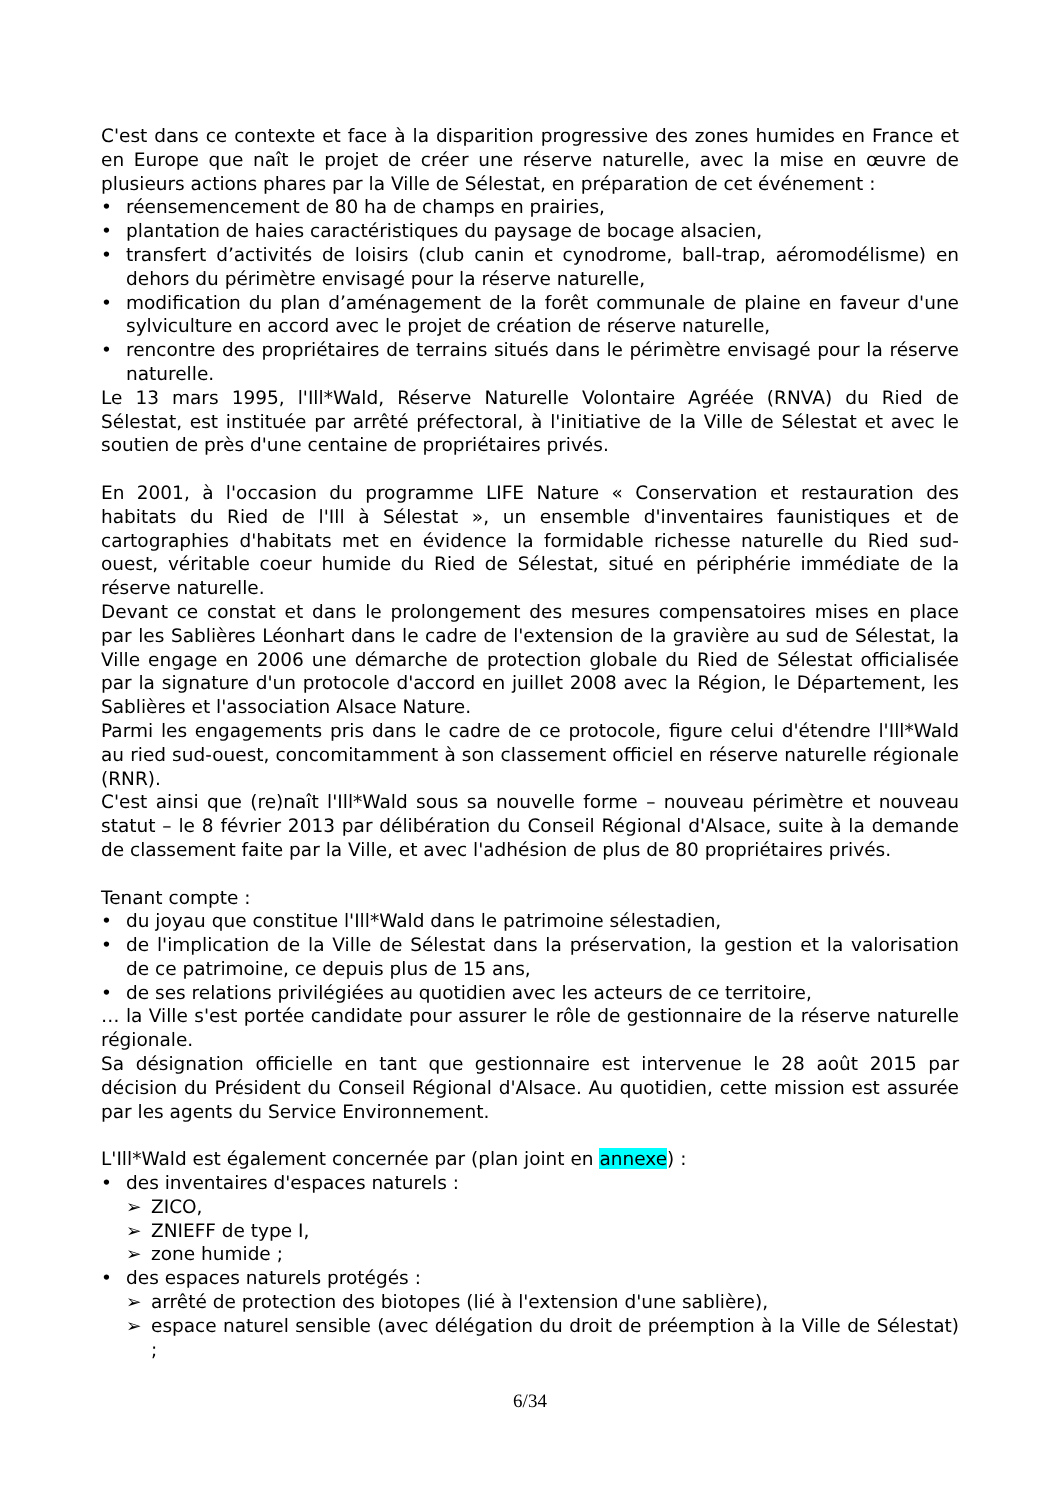C'est dans ce contexte et face à la disparition progressive des zones humides en France et en Europe que naît le projet de créer une réserve naturelle, avec la mise en œuvre de plusieurs actions phares par la Ville de Sélestat, en préparation de cet événement :
• réensemencement de 80 ha de champs en prairies,
• plantation de haies caractéristiques du paysage de bocage alsacien,
• transfert d’activités de loisirs (club canin et cynodrome, ball-trap, aéromodélisme) en dehors du périmètre envisagé pour la réserve naturelle,
• modification du plan d’aménagement de la forêt communale de plaine en faveur d'une sylviculture en accord avec le projet de création de réserve naturelle,
• rencontre des propriétaires de terrains situés dans le périmètre envisagé pour la réserve naturelle.
Le 13 mars 1995, l'Ill*Wald, Réserve Naturelle Volontaire Agréée (RNVA) du Ried de Sélestat, est instituée par arrêté préfectoral, à l'initiative de la Ville de Sélestat et avec le soutien de près d'une centaine de propriétaires privés.
En 2001, à l'occasion du programme LIFE Nature « Conservation et restauration des habitats du Ried de l'Ill à Sélestat », un ensemble d'inventaires faunistiques et de cartographies d'habitats met en évidence la formidable richesse naturelle du Ried sud-ouest, véritable coeur humide du Ried de Sélestat, situé en périphérie immédiate de la réserve naturelle.
Devant ce constat et dans le prolongement des mesures compensatoires mises en place par les Sablières Léonhart dans le cadre de l'extension de la gravière au sud de Sélestat, la Ville engage en 2006 une démarche de protection globale du Ried de Sélestat officialisée par la signature d'un protocole d'accord en juillet 2008 avec la Région, le Département, les Sablières et l'association Alsace Nature.
Parmi les engagements pris dans le cadre de ce protocole, figure celui d'étendre l'Ill*Wald au ried sud-ouest, concomitamment à son classement officiel en réserve naturelle régionale (RNR).
C'est ainsi que (re)naît l'Ill*Wald sous sa nouvelle forme – nouveau périmètre et nouveau statut – le 8 février 2013 par délibération du Conseil Régional d'Alsace, suite à la demande de classement faite par la Ville, et avec l'adhésion de plus de 80 propriétaires privés.
Tenant compte :
• du joyau que constitue l'Ill*Wald dans le patrimoine sélestadien,
• de l'implication de la Ville de Sélestat dans la préservation, la gestion et la valorisation de ce patrimoine, ce depuis plus de 15 ans,
• de ses relations privilégiées au quotidien avec les acteurs de ce territoire,
… la Ville s'est portée candidate pour assurer le rôle de gestionnaire de la réserve naturelle régionale.
Sa désignation officielle en tant que gestionnaire est intervenue le 28 août 2015 par décision du Président du Conseil Régional d'Alsace. Au quotidien, cette mission est assurée par les agents du Service Environnement.
L'Ill*Wald est également concernée par (plan joint en annexe) :
• des inventaires d'espaces naturels :
➢ ZICO,
➢ ZNIEFF de type I,
➢ zone humide ;
• des espaces naturels protégés :
➢ arrêté de protection des biotopes (lié à l'extension d'une sablière),
➢ espace naturel sensible (avec délégation du droit de préemption à la Ville de Sélestat) ;
6/34